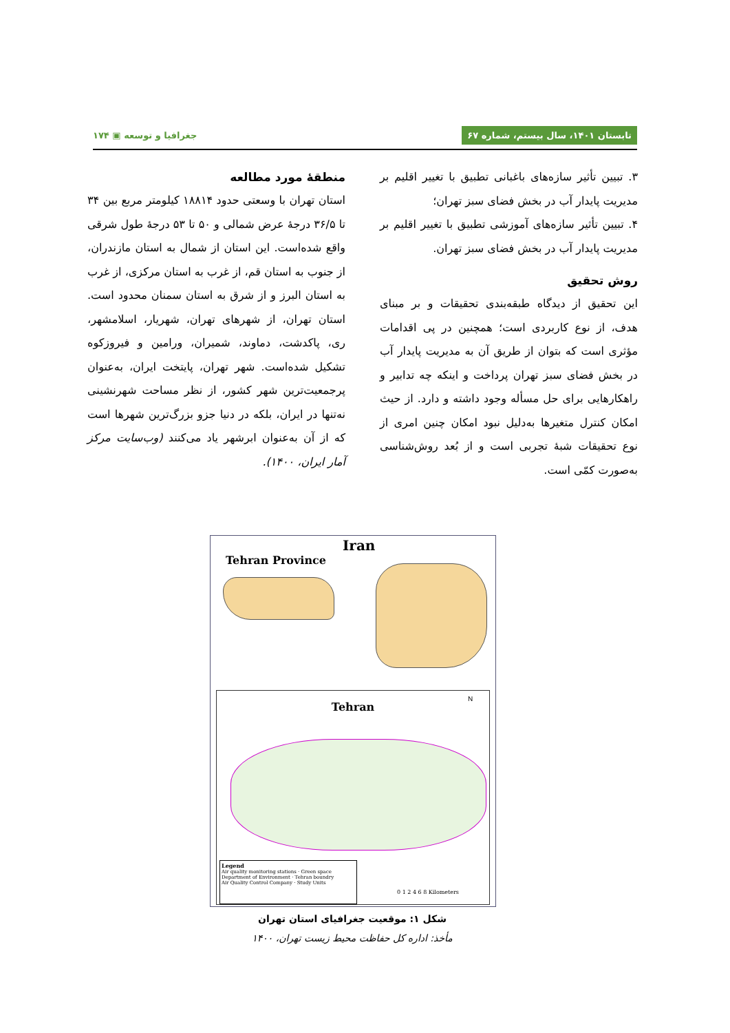تابستان ۱۴۰۱، سال بیستم، شماره ۶۷
جغرافیا و توسعه ▣ ۱۷۴
۳. تبیین تأثیر سازه‌های باغبانی تطبیق با تغییر اقلیم بر مدیریت پایدار آب در بخش فضای سبز تهران؛
۴. تبیین تأثیر سازه‌های آموزشی تطبیق با تغییر اقلیم بر مدیریت پایدار آب در بخش فضای سبز تهران.
روش تحقیق
این تحقیق از دیدگاه طبقه‌بندی تحقیقات و بر مبنای هدف، از نوع کاربردی است؛ همچنین در پی اقدامات مؤثری است که بتوان از طریق آن به مدیریت پایدار آب در بخش فضای سبز تهران پرداخت و اینکه چه تدابیر و راهکارهایی برای حل مسأله وجود داشته و دارد. از حیث امکان کنترل متغیرها به‌دلیل نبود امکان چنین امری از نوع تحقیقات شبهٔ تجربی است و از بُعد روش‌شناسی به‌صورت کمّی است.
منطقهٔ مورد مطالعه
استان تهران با وسعتی حدود ۱۸۸۱۴ کیلومتر مربع بین ۳۴ تا ۳۶/۵ درجهٔ عرض شمالی و ۵۰ تا ۵۳ درجهٔ طول شرقی واقع شده‌است. این استان از شمال به استان مازندران، از جنوب به استان قم، از غرب به استان مرکزی، از غرب به استان البرز و از شرق به استان سمنان محدود است. استان تهران، از شهرهای تهران، شهریار، اسلامشهر، ری، پاکدشت، دماوند، شمیران، ورامین و فیروزکوه تشکیل شده‌است. شهر تهران، پایتخت ایران، به‌عنوان پرجمعیت‌ترین شهر کشور، از نظر مساحت شهرنشینی نه‌تنها در ایران، بلکه در دنیا جزو بزرگ‌ترین شهرها است که از آن به‌عنوان ابرشهر یاد می‌کنند (وب‌سایت مرکز آمار ایران، ۱۴۰۰).
Iran
Tehran Province
Tehran
Legend
Air quality monitoring stations · Green space
Department of Environment · Tehran boundry
Air Quality Control Company · Study Units
0 1 2 4 6 8 Kilometers
N
شکل ۱: موقعیت جغرافیای استان تهران
مأخذ: اداره کل حفاظت محیط زیست تهران، ۱۴۰۰